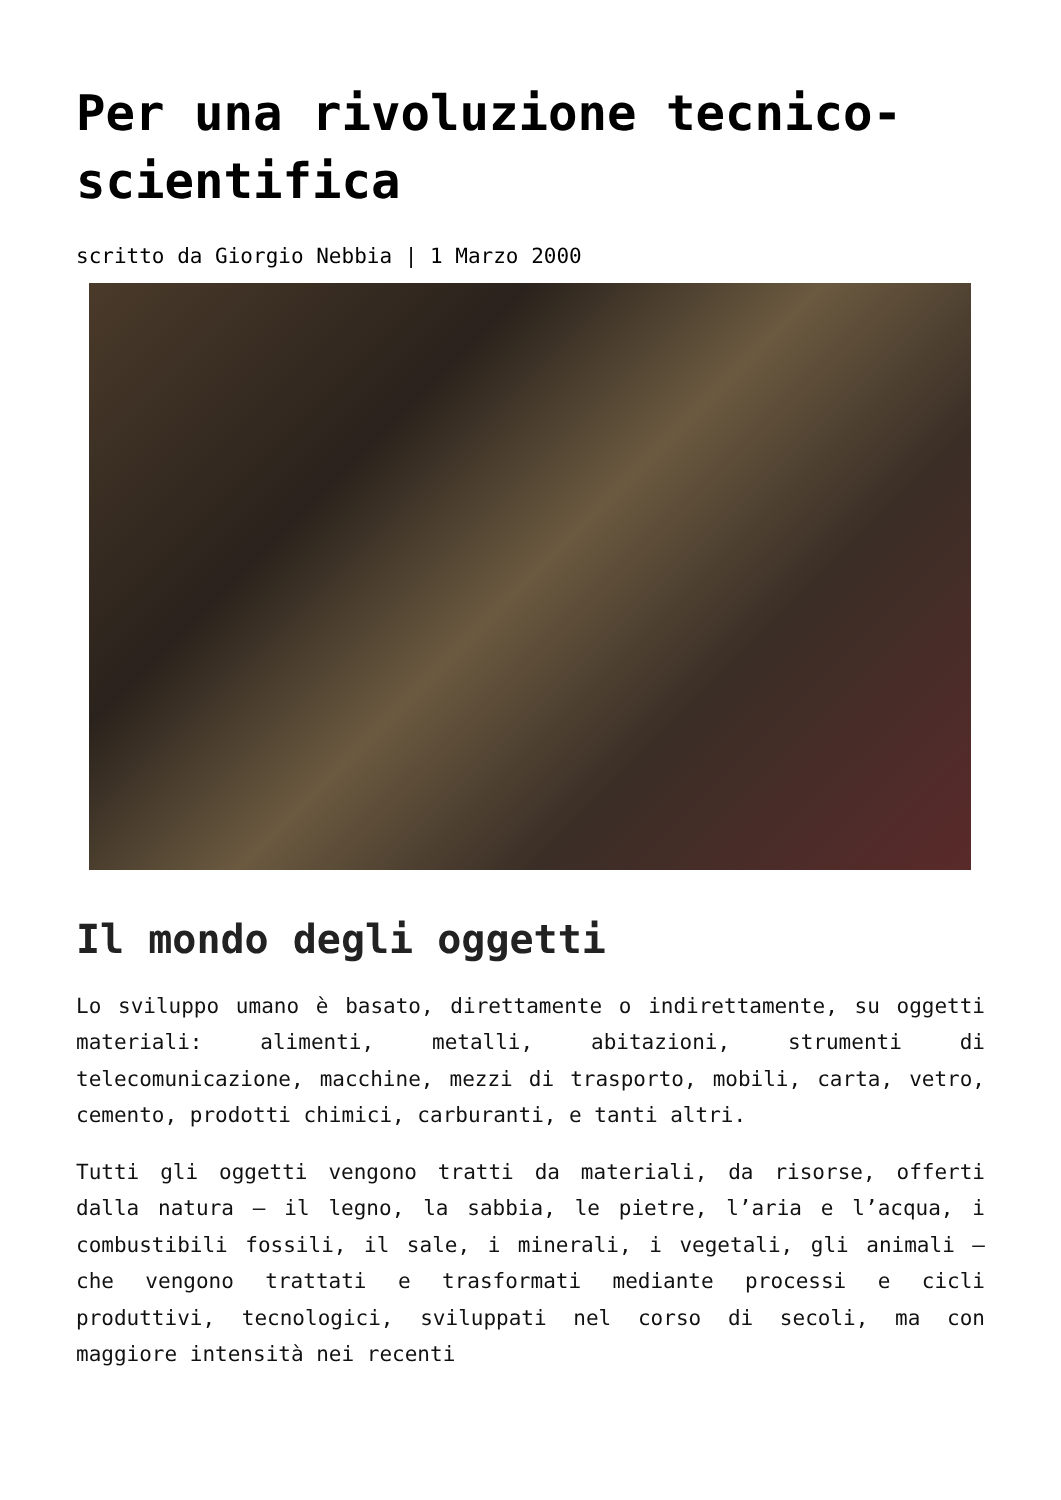Per una rivoluzione tecnico-scientifica
scritto da Giorgio Nebbia | 1 Marzo 2000
Il mondo degli oggetti
Lo sviluppo umano è basato, direttamente o indirettamente, su oggetti materiali: alimenti, metalli, abitazioni, strumenti di telecomunicazione, macchine, mezzi di trasporto, mobili, carta, vetro, cemento, prodotti chimici, carburanti, e tanti altri.
Tutti gli oggetti vengono tratti da materiali, da risorse, offerti dalla natura – il legno, la sabbia, le pietre, l’aria e l’acqua, i combustibili fossili, il sale, i minerali, i vegetali, gli animali – che vengono trattati e trasformati mediante processi e cicli produttivi, tecnologici, sviluppati nel corso di secoli, ma con maggiore intensità nei recenti